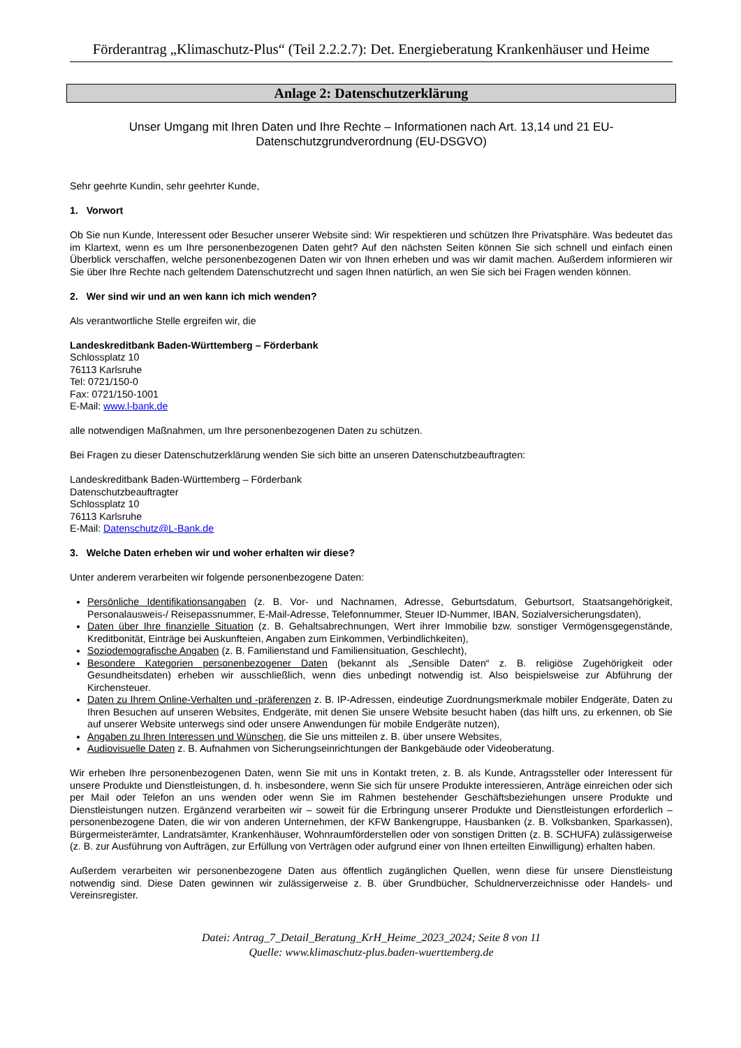Förderantrag „Klimaschutz-Plus“ (Teil 2.2.2.7): Det. Energieberatung Krankenhäuser und Heime
Anlage 2: Datenschutzerklärung
Unser Umgang mit Ihren Daten und Ihre Rechte – Informationen nach Art. 13,14 und 21 EU-Datenschutzgrundverordnung (EU-DSGVO)
Sehr geehrte Kundin, sehr geehrter Kunde,
1. Vorwort
Ob Sie nun Kunde, Interessent oder Besucher unserer Website sind: Wir respektieren und schützen Ihre Privatsphäre. Was bedeutet das im Klartext, wenn es um Ihre personenbezogenen Daten geht? Auf den nächsten Seiten können Sie sich schnell und einfach einen Überblick verschaffen, welche personenbezogenen Daten wir von Ihnen erheben und was wir damit machen. Außerdem informieren wir Sie über Ihre Rechte nach geltendem Datenschutzrecht und sagen Ihnen natürlich, an wen Sie sich bei Fragen wenden können.
2. Wer sind wir und an wen kann ich mich wenden?
Als verantwortliche Stelle ergreifen wir, die
Landeskreditbank Baden-Württemberg – Förderbank
Schlossplatz 10
76113 Karlsruhe
Tel: 0721/150-0
Fax: 0721/150-1001
E-Mail: www.l-bank.de
alle notwendigen Maßnahmen, um Ihre personenbezogenen Daten zu schützen.
Bei Fragen zu dieser Datenschutzerklärung wenden Sie sich bitte an unseren Datenschutzbeauftragten:
Landeskreditbank Baden-Württemberg – Förderbank
Datenschutzbeauftragter
Schlossplatz 10
76113 Karlsruhe
E-Mail: Datenschutz@L-Bank.de
3. Welche Daten erheben wir und woher erhalten wir diese?
Unter anderem verarbeiten wir folgende personenbezogene Daten:
Persönliche Identifikationsangaben (z. B. Vor- und Nachnamen, Adresse, Geburtsdatum, Geburtsort, Staatsangehörigkeit, Personalausweis-/ Reisepassnummer, E-Mail-Adresse, Telefonnummer, Steuer ID-Nummer, IBAN, Sozialversicherungsdaten),
Daten über Ihre finanzielle Situation (z. B. Gehaltsabrechnungen, Wert ihrer Immobilie bzw. sonstiger Vermögensgegenstände, Kreditbonität, Einträge bei Auskunfteien, Angaben zum Einkommen, Verbindlichkeiten),
Soziodemografische Angaben (z. B. Familienstand und Familiensituation, Geschlecht),
Besondere Kategorien personenbezogener Daten (bekannt als „Sensible Daten“ z. B. religiöse Zugehörigkeit oder Gesundheitsdaten) erheben wir ausschließlich, wenn dies unbedingt notwendig ist. Also beispielsweise zur Abführung der Kirchensteuer.
Daten zu Ihrem Online-Verhalten und -präferenzen z. B. IP-Adressen, eindeutige Zuordnungsmerkmale mobiler Endgeräte, Daten zu Ihren Besuchen auf unseren Websites, Endgeräte, mit denen Sie unsere Website besucht haben (das hilft uns, zu erkennen, ob Sie auf unserer Website unterwegs sind oder unsere Anwendungen für mobile Endgeräte nutzen),
Angaben zu Ihren Interessen und Wünschen, die Sie uns mitteilen z. B. über unsere Websites,
Audiovisuelle Daten z. B. Aufnahmen von Sicherungseinrichtungen der Bankgebäude oder Videoberatung.
Wir erheben Ihre personenbezogenen Daten, wenn Sie mit uns in Kontakt treten, z. B. als Kunde, Antragssteller oder Interessent für unsere Produkte und Dienstleistungen, d. h. insbesondere, wenn Sie sich für unsere Produkte interessieren, Anträge einreichen oder sich per Mail oder Telefon an uns wenden oder wenn Sie im Rahmen bestehender Geschäftsbeziehungen unsere Produkte und Dienstleistungen nutzen. Ergänzend verarbeiten wir – soweit für die Erbringung unserer Produkte und Dienstleistungen erforderlich – personenbezogene Daten, die wir von anderen Unternehmen, der KFW Bankengruppe, Hausbanken (z. B. Volksbanken, Sparkassen), Bürgermeisterämter, Landratsämter, Krankenhäuser, Wohnraumförderstellen oder von sonstigen Dritten (z. B. SCHUFA) zulässigerweise (z. B. zur Ausführung von Aufträgen, zur Erfüllung von Verträgen oder aufgrund einer von Ihnen erteilten Einwilligung) erhalten haben.
Außerdem verarbeiten wir personenbezogene Daten aus öffentlich zugänglichen Quellen, wenn diese für unsere Dienstleistung notwendig sind. Diese Daten gewinnen wir zulässigerweise z. B. über Grundbücher, Schuldnerverzeichnisse oder Handels- und Vereinsregister.
Datei: Antrag_7_Detail_Beratung_KrH_Heime_2023_2024; Seite 8 von 11
Quelle: www.klimaschutz-plus.baden-wuerttemberg.de